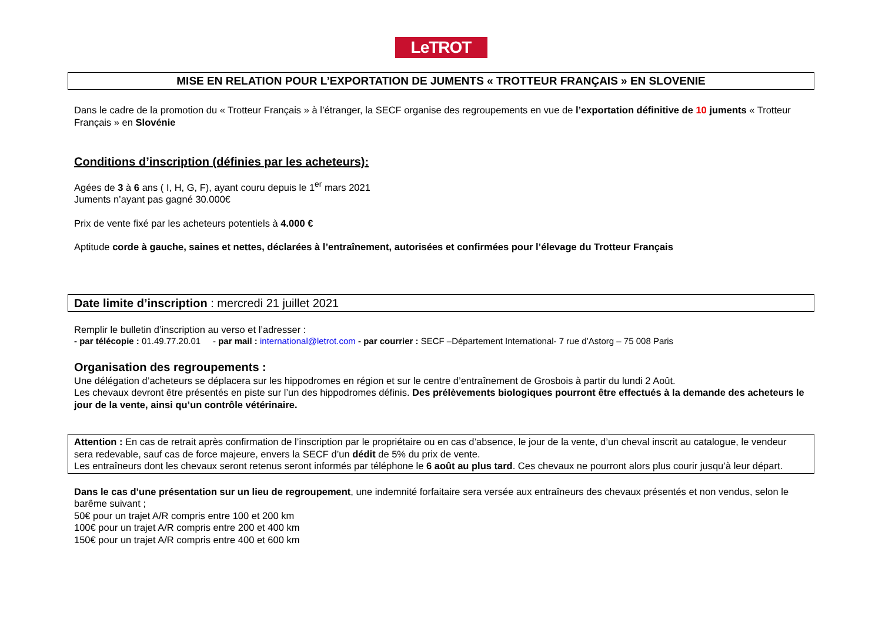LeTROT
MISE EN RELATION POUR L’EXPORTATION DE JUMENTS « TROTTEUR FRANÇAIS » EN SLOVENIE
Dans le cadre de la promotion du « Trotteur Français » à l’étranger, la SECF organise des regroupements en vue de l’exportation définitive de 10 juments « Trotteur Français » en Slovénie
Conditions d’inscription (définies par les acheteurs):
Agées de 3 à 6 ans ( I, H, G, F), ayant couru depuis le 1<sup>er</sup> mars 2021
Juments n’ayant pas gagné 30.000€
Prix de vente fixé par les acheteurs potentiels à 4.000 €
Aptitude corde à gauche, saines et nettes, déclarées à l’entraînement, autorisées et confirmées pour l’élevage du Trotteur Français
Date limite d’inscription : mercredi 21 juillet 2021
Remplir le bulletin d’inscription au verso et l’adresser :
- par télécopie : 01.49.77.20.01 - par mail : international@letrot.com - par courrier : SECF –Département International- 7 rue d’Astorg – 75 008 Paris
Organisation des regroupements :
Une délégation d’acheteurs se déplacera sur les hippodromes en région et sur le centre d’entraînement de Grosbois à partir du lundi 2 Août.
Les chevaux devront être présentés en piste sur l’un des hippodromes définis. Des prélèvements biologiques pourront être effectués à la demande des acheteurs le jour de la vente, ainsi qu’un contrôle vétérinaire.
Attention : En cas de retrait après confirmation de l’inscription par le propriétaire ou en cas d’absence, le jour de la vente, d’un cheval inscrit au catalogue, le vendeur sera redevable, sauf cas de force majeure, envers la SECF d’un dédit de 5% du prix de vente.
Les entraîneurs dont les chevaux seront retenus seront informés par téléphone le 6 août au plus tard. Ces chevaux ne pourront alors plus courir jusqu’à leur départ.
Dans le cas d’une présentation sur un lieu de regroupement, une indemnité forfaitaire sera versée aux entraîneurs des chevaux présentés et non vendus, selon le barême suivant ;
50€ pour un trajet A/R compris entre 100 et 200 km
100€ pour un trajet A/R compris entre 200 et 400 km
150€ pour un trajet A/R compris entre 400 et 600 km